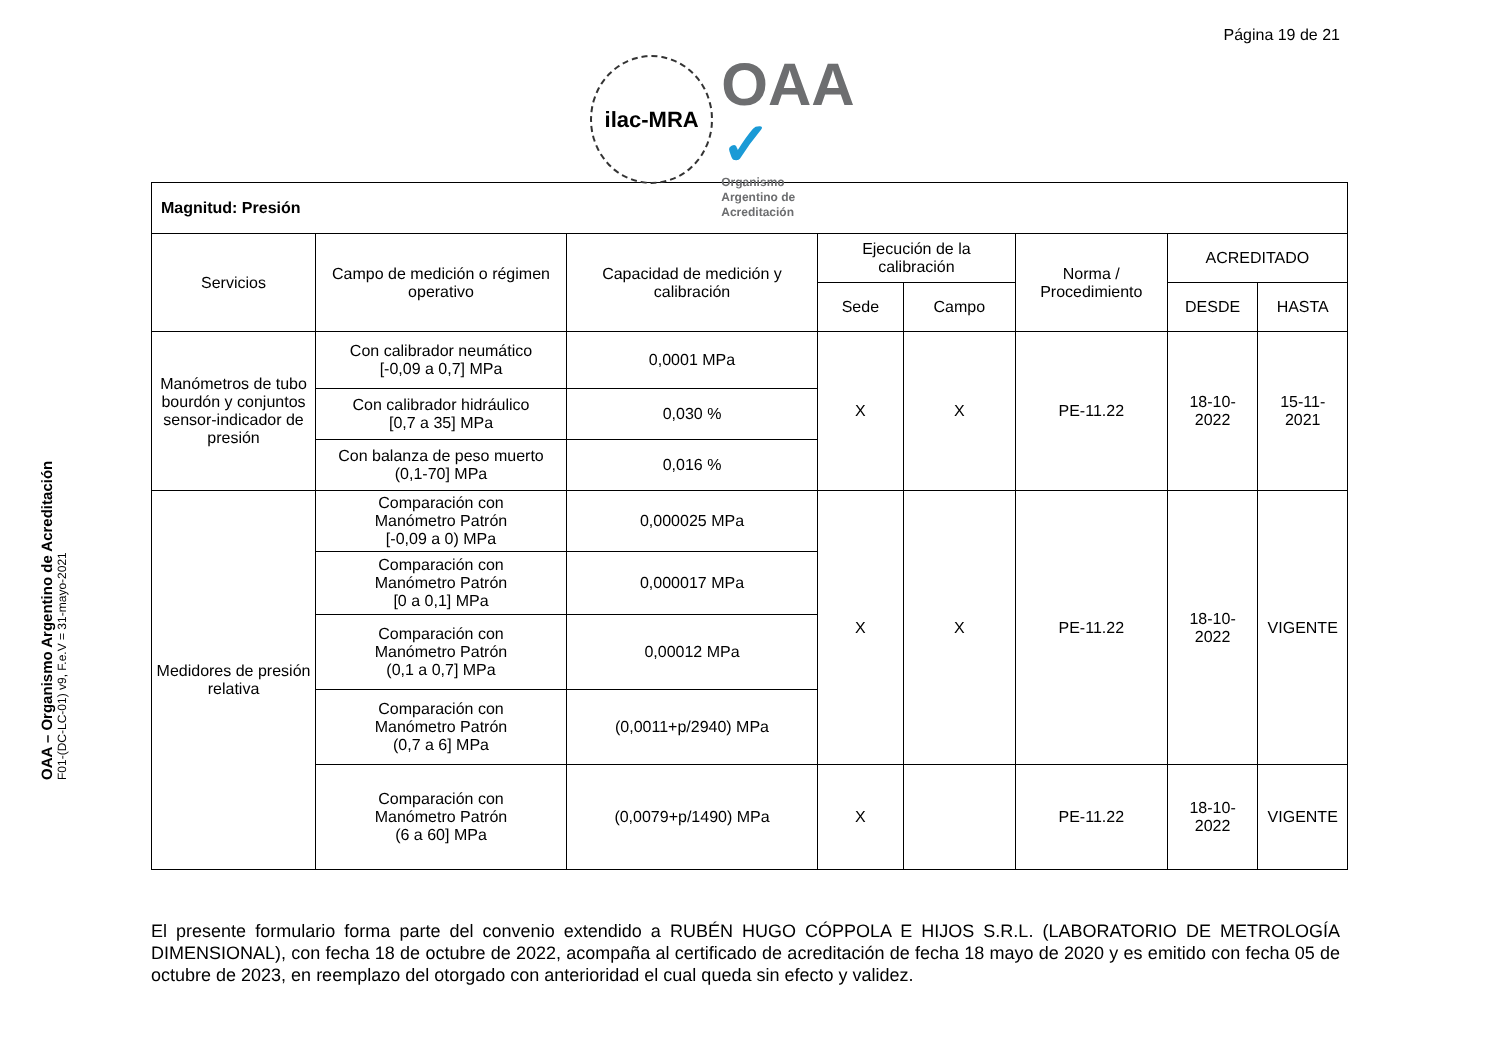Página 19 de 21
ilac-MRA
OAA ✓
Organismo
Argentino de
Acreditación
OAA – Organismo Argentino de Acreditación
F01-(DC-LC-01) v9, F.e.V = 31-mayo-2021
| Magnitud: Presión | | | | | | | |
| Servicios | Campo de medición o régimen operativo | Capacidad de medición y calibración | Ejecución de la calibración | | Norma / Procedimiento | ACREDITADO | |
| | | | Sede | Campo | | DESDE | HASTA |
| Manómetros de tubo bourdón y conjuntos sensor-indicador de presión | Con calibrador neumático [-0,09 a 0,7] MPa | 0,0001 MPa | X | X | PE-11.22 | 18-10-2022 | 15-11-2021 |
| | Con calibrador hidráulico [0,7 a 35] MPa | 0,030 % | | | | | |
| | Con balanza de peso muerto (0,1-70] MPa | 0,016 % | | | | | |
| Medidores de presión relativa | Comparación con Manómetro Patrón [-0,09 a 0) MPa | 0,000025 MPa | X | X | PE-11.22 | 18-10-2022 | VIGENTE |
| | Comparación con Manómetro Patrón [0 a 0,1] MPa | 0,000017 MPa | | | | | |
| | Comparación con Manómetro Patrón (0,1 a 0,7] MPa | 0,00012 MPa | | | | | |
| | Comparación con Manómetro Patrón (0,7 a 6] MPa | (0,0011+p/2940) MPa | | | | | |
| | Comparación con Manómetro Patrón (6 a 60] MPa | (0,0079+p/1490) MPa | X | | PE-11.22 | 18-10-2022 | VIGENTE |
El presente formulario forma parte del convenio extendido a RUBÉN HUGO CÓPPOLA E HIJOS S.R.L. (LABORATORIO DE METROLOGÍA DIMENSIONAL), con fecha 18 de octubre de 2022, acompaña al certificado de acreditación de fecha 18 mayo de 2020 y es emitido con fecha 05 de octubre de 2023, en reemplazo del otorgado con anterioridad el cual queda sin efecto y validez.